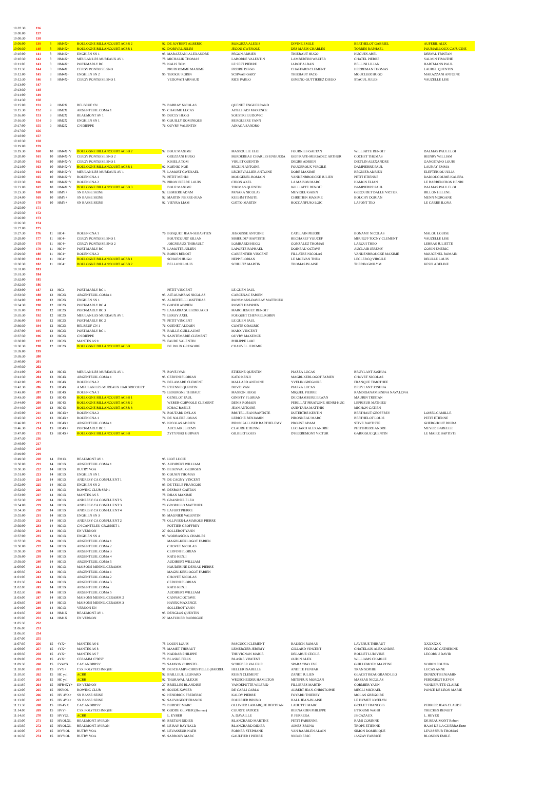| 10:07:30 | 136 | | | | | | | | | |
| 10:08:00 | 137 | | | | | | | | | |
| 10:08:30 | 138 | | | | | | | | | |
| 10:09:00 | 139 | 8 | HM4X+ | BOULOGNE BILLANCOURT ACBB 2 | 92 | DE JOYBERT ALBERIC | BOKOBZA ALEXIS | DIVINE EMILE | BERTHELOT GABRIEL | AUFERIL ALIX |
| 10:09:30 | 140 | 8 | HM4X+ | BOULOGNE BILLANCOURT ACBB 1 | 92 | D'ORIVAL JULES | JEGOU GWENOLE | DES MAZIS CHARLES | TORRES RAPHAEL | POUMAILLOUX CAPUCINE |
| 10:10:00 | 141 | 8 | HM4X+ | ENGHIEN SN 1 | 95 | MARAZZANI ALEXANDRE | PEGON ADRIEN | THIEBAUT HUGO | HUGUES ABEL | DERVAL TRISTAN |
| 10:10:30 | 142 | 8 | HM4X+ | MEULAN LES MUREAUX AV 1 | 78 | MICHALIK THOMAS | LABORDE VALENTIN | LAMBERTINI WALTER | CHATEL PIERRE | SALMIN TIMOTHE |
| 10:11:00 | 143 | 8 | HM4X+ | PORT-MARLY RC | 78 | NALIS TOM | LE SEPT PIERRE | JADOT ALBAN | BELLINI LILIAN | HARTMANN PAUL |
| 10:11:30 | 144 | 8 | HM4X+ | CERGY PONTOISE SNO | | PRUDHOMME MAXIME | FREIRE DIEGO | CHAFFARD CLEMENT | HERREMAN THOMAS | LAUREL QUENTIN |
| 10:12:00 | 145 | 8 | HM4X+ | ENGHIEN SN 2 | 95 | TERSOU ROBIN | SCHWAB GARY | THIEBAUT PACO | MOUCLIER HUGO | MARAZZANI ANTOINE |
| 10:12:30 | 146 | 8 | HM4X+ | CERGY PONTOISE SNO 1 | | VEDOVATI ARNAUD | RICE PABLO | GIMENO-GUTTIEREZ DIEGO | STACUL JULES | VAUZELLE LISE |
| 10:13:00 | 147 | | | | | | | | | |
| 10:13:30 | 148 | | | | | | | | | |
| 10:14:00 | 149 | | | | | | | | | |
| 10:14:30 | 150 | | | | | | | | | |
| 10:15:00 | 151 | 9 | HM2X | BELBEUF CN | 76 | BARRAY NICOLAS | QUENET ENGUERRAND | | | |
| 10:15:30 | 152 | 9 | HM2X | ARGENTEUIL COMA 1 | 95 | CHAUME LUCAS | AITELHADJ MAXENCE | | | |
| 10:16:00 | 153 | 9 | HM2X | BEAUMONT AV 1 | 95 | DUCLY HUGO | SOUSTRE LUDOVIC | | | |
| 10:16:30 | 154 | 9 | HM2X | ENGHIEN SN 1 | 95 | GOUILLY DOMINIQUE | BURGUIERE YANN | | | |
| 10:17:00 | 155 | 9 | HM2X | CN DIEPPE | 76 | OUVRY VALENTIN | AINAGA SANDRO | | | |
| 10:17:30 | 156 | | | | | | | | | |
| 10:18:00 | 157 | | | | | | | | | |
| 10:18:30 | 158 | | | | | | | | | |
| 10:19:00 | 159 | | | | | | | | | |
| 10:19:30 | 160 | 10 | HM4X+Y | BOULOGNE BILLANCOURT ACBB 2 | 92 | BOUE MAXIME | MASSOULIE ELOI | FOURNIES GAETAN | WILLIATTE BENOIT | DALMAS PAUL ELOI |
| 10:20:00 | 161 | 10 | HM4X+Y | CERGY PONTOISE SNO 2 | | GREZZANI HUGO | BORDEREAU CHARLES ENGUERA | GEFFRAYE-MERIADEC ARTHUR | COCHET THOMAS | HEINRY WILLIAM |
| 10:20:30 | 162 | 10 | HM4X+Y | CERGY PONTOISE SNO 1 | | KISIELA TOM | VIRLET QUENTIN | DEGRE ADRIEN | DIETLIN ALEXANDRE | GANGITANO LOUIS |
| 10:21:00 | 163 | 10 | HM4X+Y | BOULOGNE BILLANCOURT ACBB 1 | 92 | KOENIG NOE | SEGUIN ANTOINE | FOUGEROUX VIRGILE | DAMPIERRE PAUL | LAUNAY EMMA |
| 10:21:30 | 164 | 10 | HM4X+Y | MEULAN LES MUREAUX AV 1 | 78 | LAMORT GWENAEL | LECHEVALLIER ANTOINE | DORE MAXIME | REGNIER ADRIEN | ELEFTERIOU JULIA |
| 10:22:00 | 165 | 10 | HM4X+Y | ROUEN CNA 1 | 76 | PETIT MEHDI | MOUGENEL ROMAIN | VANDENBROUCKE JULIEN | PETIT ETIENNE | DADIOUCOUME KALEFA |
| 10:22:30 | 166 | 10 | HM4X+Y | ROUEN CNA 2 | 76 | PIRON PIERRE LOUIS | CHION AXEL | LA MAISON MARC | HAMON ELIAN | LE BARBENCHON HENRI |
| 10:23:00 | 167 | 10 | HM4X+Y | BOULOGNE BILLANCOURT ACBB 3 | | BOUE MAXIME | THOMAS QUENTIN | WILLIATTE BENOIT | DAMPIERRE PAUL | DALMAS PAUL ELOI |
| 10:23:30 | 168 | 10 | HMY+ | SN BASSE SEINE | 92 | LEMIERE ADAM | PANARA NICOLAS | MEYRIEU GABIN | GEROUDET DALLE VICTOR | BILLON HELENE |
| 10:24:00 | 169 | 10 | HMY+ | SN BASSE SEINE | 92 | MARTIN PIERRE-JEAN | KUEHM TIMOTE | CHRETIEN MAXIME | BOUCHY DORIAN | MENN MORGANE |
| 10:24:30 | 170 | 10 | HMY+ | SN BASSE SEINE | 92 | VIEYRA LIAM | GATTO MARTIN | BOCCANFUSO LOIC | LAFONT TEO | LE CARRE ILONA |
| 10:25:00 | 171 | | | | | | | | | |
| 10:25:30 | 172 | | | | | | | | | |
| 10:26:00 | 173 | | | | | | | | | |
| 10:26:30 | 174 | | | | | | | | | |
| 10:27:00 | 175 | | | | | | | | | |
| 10:27:30 | 176 | 11 | HC4+ | ROUEN CNA 1 | 76 | BOSQUET JEAN-SEBASTIEN | JEGOUSSE ANTOINE | CATELAIN PIERRE | BONAMY NICOLAS | MALOU LOUISE |
| 10:28:00 | 177 | 11 | HC4+ | CERGY PONTOISE SNO 1 | | BOUTICOURT KILIAN | SIBIEUDE* BAPTISTE | BECHAREF YOUCEF | MEUROT-TOCNY CLEMENT | VAUZELLE LISE |
| 10:28:30 | 178 | 11 | HC4+ | CERGY PONTOISE SNO 2 | | JOIGNEAUX THIBAULT | LOMBARDI HUGO | GONZALEZ THOMAS | LAROUI THEO | LEBRAS JULIETTE |
| 10:29:00 | 179 | 11 | HC4+ | PORT-MARLY RC | 78 | LAMOTTE JULIEN | LAPORTE RAPHAEL | DOINEAU OCTAVE | AUCLAIR JEREMY | GONIN EMERIC |
| 10:29:30 | 180 | 11 | HC4+ | ROUEN CNA 2 | 76 | ROBIN BENOIT | CARPENTIER VINCENT | FILLATRE NICOLAS | VANDENBROUCKE MAXIME | MOUGENEL ROMAIN |
| 10:30:00 | 181 | 11 | HC4+ | BOULOGNE BILLANCOURT ACBB 1 | | SCHOEN HUGO | HEPP FLORIAN | LE MORVAN THEO | LECLERCQ VIRGILE | DELILLE LOUIS |
| 10:30:30 | 182 | 11 | HC4+ | BOULOGNE BILLANCOURT ACBB 2 | | BELLONI LOUIS | SCHULTZ MARTIN | THOMAS BLAISE | THERIN GWILYM | KESPI ADELINE |
| 10:31:00 | 183 | | | | | | | | | |
| 10:31:30 | 184 | | | | | | | | | |
| 10:32:00 | 185 | | | | | | | | | |
| 10:32:30 | 186 | | | | | | | | | |
| 10:33:00 | 187 | 12 | HC2- | PORT-MARLY RC 1 | | PETIT VINCENT | LE GUEN PAUL | | | |
| 10:33:30 | 188 | 12 | HC2X | ARGENTEUIL COMA 1 | 95 | AIT-OUABBAS NICOLAS | CARCENAC FABIEN | | | |
| 10:34:00 | 189 | 12 | HC2X | ENGHIEN SN 1 | 95 | ALBERTELLI MATTHIAS | RONSMANS-DAVRAY MATTHIEU | | | |
| 10:34:30 | 190 | 12 | HC2X | PORT-MARLY RC 4 | 78 | GODEH ADRIEN | ROMET HADRIEN | | | |
| 10:35:00 | 191 | 12 | HC2X | PORT-MARLY RC 3 | 78 | LAHARRAGUE EDOUARD | MARCHEGUET BENOIT | | | |
| 10:35:30 | 192 | 12 | HC2X | MEULAN LES MUREAUX AV 1 | 78 | LEROY AXEL | FOUQUET CHEVREL ROBIN | | | |
| 10:36:00 | 193 | 12 | HC2X | PORT-MARLY RC 2 | 78 | PETIT VINCENT | LE GUEN PAUL | | | |
| 10:36:30 | 194 | 12 | HC2X | BELBEUF CN 1 | 76 | QUENET AUDOIN | COMTE ODALRIC | | | |
| 10:37:00 | 195 | 12 | HC2X | PORT-MARLY RC 1 | 78 | RAILLE GUILLAUME | MARX VINCENT | | | |
| 10:37:30 | 196 | 12 | HC2X | CN DIEPPE | 76 | SAINTEMARIE CLEMENT | OUVRY MAXENCE | | | |
| 10:38:00 | 197 | 12 | HC2X | MANTES AS 9 | 78 | FAURE VALENTIN | PHILIPPE LOIC | | | |
| 10:38:30 | 198 | 12 | HC2X | BOULOGNE BILLANCOURT ACBB | | DE ROUX GREGOIRE | CHAUVEL JEREMIE | | | |
| 10:39:00 | 199 | | | | | | | | | |
| 10:39:30 | 200 | | | | | | | | | |
| 10:40:00 | 201 | | | | | | | | | |
| 10:40:30 | 202 | | | | | | | | | |
| 10:41:00 | 203 | 13 | HC4X | MEULAN LES MUREAUX AV 1 | 78 | BOVE IVAN | ETIENNE QUENTIN | PIAZZA LUCAS | BRUYLANT JOSHUA | |
| 10:41:30 | 204 | 13 | HC4X | ARGENTEUIL COMA 1 | 95 | CERVINI FLORIAN | KATO KENJI | MAGRI-KERLOGOT FABIEN | CHOVET NICOLAS | |
| 10:42:00 | 205 | 13 | HC4X | ROUEN CNA 2 | 76 | DELAMARE CLEMENT | MALLARD ANTOINE | YVELIN GREGOIRE | FRANQUE TIMOTHEE | |
| 10:42:30 | 206 | 13 | HC4X | A MEULAN LES MUREAUX HARDRICOURT | 78 | ETIENNE QUENTIN | BOVE IVAN | PIAZZA LUCAS | BRUYLANT JOSHUA | |
| 10:43:00 | 207 | 13 | HC4X | ROUEN CNA 1 | 76 | LEBORGNE THIBAUT | MASSON HUGO | MIQUEL PIERRE | RANDRIANAMBININA NAVALONA | |
| 10:43:30 | 208 | 13 | HC4X | BOULOGNE BILLANCOURT ACBB 1 | | GENELOT PAUL | GINISTY FLORIAN | DE CHAMBURE ERWAN | MAURIN TRISTAN | |
| 10:44:00 | 209 | 13 | HC4X | BOULOGNE BILLANCOURT ACBB 2 | | WEBER-CORVIOLE CLEMENT | DENIS ROMAIN | PERILLAT PIRATOINE HENRI-HUG | LEPRIEUR MATHIEU | |
| 10:44:30 | 210 | 13 | HC4X | BOULOGNE BILLANCOURT ACBB 3 | | ICHAC BASILE | JEAN ANTOINE | QUINTANA MATTHIS | MICHON GATIEN | |
| 10:45:00 | 211 | 13 | HC4X+ | ROUEN CNA 2 | 76 | BOUTARD DYLAN | BRUTEL JEAN BAPTISTE | DUTERTRE KENTIN | BERTHAUT GEOFFREY | LOISEL CAMILLE |
| 10:45:30 | 212 | 13 | HC4X+ | ROUEN CNA 1 | 76 | DE SOLERE JONAS | LERICHE BENJAMIN | PIRONNEAU MARC | BERTHELOT LOUIS | PETIT ETIENNE |
| 10:46:00 | 213 | 13 | HC4X+ | ARGENTEUIL COMA 1 | 95 | NICOLAS ADRIEN | PIRON PALLISER BARTHELEMY | PROUST ADAM | STIVE BAPTISTE | GHERGHOUT RHIDA |
| 10:46:30 | 214 | 13 | HC4X+ | PORT-MARLY RC 1 | | AUCLAIR JEREMY | CLAUDE ETIENNE | LECHARD ALEXANDRE | PETITFRERE ANDRE | MEYER ISABELLE |
| 10:47:00 | 215 | 13 | HC4X+ | BOULOGNE BILLANCOURT ACBB | | ZYTYNSKI GURVAN | GILBERT LOUIS | D'HERBEMONT VICTOR | GARRIGUE QUENTIN | LE MAIRE BAPTISTE |
| 10:47:30 | 216 | | | | | | | | | |
| 10:48:00 | 217 | | | | | | | | | |
| 10:48:30 | 218 | | | | | | | | | |
| 10:49:00 | 219 | | | | | | | | | |
| 10:49:30 | 220 | 14 | FM1X | BEAUMONT AV 1 | 95 | LIOT LUCIE | | | | |
| 10:50:00 | 221 | 14 | HC1X | ARGENTEUIL COMA 1 | 95 | AUDIBERT WILLIAM | | | | |
| 10:50:30 | 222 | 14 | HC1X | BUTRY VOA | 95 | BESENVAL GEORGES | | | | |
| 10:51:00 | 223 | 14 | HC1X | ENGHIEN SN 1 | 95 | COUSIN THOMAS | | | | |
| 10:51:30 | 224 | 14 | HC1X | ANDRESY CA CONFLUENT 1 | 78 | DE CAGNY VINCENT | | | | |
| 10:52:00 | 225 | 14 | HC1X | ENGHIEN SN 2 | 95 | DE TEULE FRANCOIS | | | | |
| 10:52:30 | 226 | 14 | HC1X | ROWING CLUB SRP 1 | 93 | DESBOIS GAETAN | | | | |
| 10:53:00 | 227 | 14 | HC1X | MANTES AS 5 | 78 | DJIAN MAXIME | | | | |
| 10:53:30 | 228 | 14 | HC1X | ANDRESY CA CONFLUENT 5 | 78 | GRANDSIR ELEO | | | | |
| 10:54:00 | 229 | 14 | HC1X | ANDRESY CA CONFLUENT 3 | 78 | GROPALLO MATTHIEU | | | | |
| 10:54:30 | 230 | 14 | HC1X | ANDRESY CA CONFLUENT 4 | 78 | LAFORT PIERRE | | | | |
| 10:55:00 | 231 | 14 | HC1X | ENGHIEN SN 3 | 95 | MAGNIER VALENTIN | | | | |
| 10:55:30 | 232 | 14 | HC1X | ANDRESY CA CONFLUENT 2 | 78 | OLLIVIER-LAMARQUE PIERRE | | | | |
| 10:56:00 | 233 | 14 | HC1X | CN CANTELEU CROISSET 1 | | POTTIER GEOFFREY | | | | |
| 10:56:30 | 234 | 14 | HC1X | EN VERNON | 27 | SOLLEROT YANN | | | | |
| 10:57:00 | 235 | 14 | HC1X | ENGHIEN SN 4 | 95 | WODRASCKA CHARLES | | | | |
| 10:57:30 | 236 | 14 | HC1X | ARGENTEUIL COMA 1 | | MAGRI-KERLOGOT FABIEN | | | | |
| 10:58:00 | 237 | 14 | HC1X | ARGENTEUIL COMA 2 | | CHOVET NICOLAS | | | | |
| 10:58:30 | 238 | 14 | HC1X | ARGENTEUIL COMA 3 | | CERVINI FLORIAN | | | | |
| 10:59:00 | 239 | 14 | HC1X | ARGENTEUIL COMA 4 | | KATO KENJI | | | | |
| 10:59:30 | 240 | 14 | HC1X | ARGENTEUIL COMA 5 | | AUDIBERT WILLIAM | | | | |
| 11:00:00 | 241 | 14 | HC1X | MAISONS MESNIL CERAMM | | HOUDEBINE-DENIAU PIERRE | | | | |
| 11:00:30 | 242 | 14 | HC1X | ARGENTEUIL COMA 1 | | MAGRI-KERLOGOT FABIEN | | | | |
| 11:01:00 | 243 | 14 | HC1X | ARGENTEUIL COMA 2 | | CHOVET NICOLAS | | | | |
| 11:01:30 | 244 | 14 | HC1X | ARGENTEUIL COMA 3 | | CERVINI FLORIAN | | | | |
| 11:02:00 | 245 | 14 | HC1X | ARGENTEUIL COMA | | KATO KENJI | | | | |
| 11:02:30 | 246 | 14 | HC1X | ARGENTEUIL COMA 5 | | AUDIBERT WILLIAM | | | | |
| 11:03:00 | 247 | 14 | HC1X | MAISONS MESNIL CERAMM 2 | | CANNAC OCTAVE | | | | |
| 11:03:30 | 248 | 14 | HC1X | MAISONS MESNIL CERAMM 3 | | HAYEK MAXENCE | | | | |
| 11:04:00 | 249 | 14 | HC1X | VERNON EN | | SOLLEROT YANN | | | | |
| 11:04:30 | 250 | 14 | HM1X | BEAUMONT AV 1 | 95 | DENGLOS QUENTIN | | | | |
| 11:05:00 | 251 | 14 | HM1X | EN VERNON | 27 | MAFURIER RODRIGUE | | | | |
| 11:05:30 | 252 | | | | | | | | | |
| 11:06:00 | 253 | | | | | | | | | |
| 11:06:30 | 254 | | | | | | | | | |
| 11:07:00 | 255 | | | | | | | | | |
| 11:07:30 | 256 | 15 | 4YX+ | MANTES AS 6 | 78 | LOUIN LOUIS | PASCUCCI CLEMENT | RAUSCH ROMAN | LAVENUE THIBAUT | XXXXXXX |
| 11:08:00 | 257 | 15 | 4YX+ | MANTES AS 8 | 78 | MAMET THIBAUT | LEMERCIER JEREMY | GILLARD VINCENT | CHATELAIN ALEXANDRE | PECRAIC CATHERINE |
| 11:08:30 | 258 | 15 | 4YX+ | MANTES AS 7 | 78 | NADDAR PHILIPPE | THUVIGNON MARIE | DELARUE CECILE | BOULET LUDIVINE | LECORNU DAVID |
| 11:09:00 | 259 | 15 | 4YX+ | CERAMM C78057 | 78 | BLASKE FELIX | BLASKE VINCENT | OUDIN ALEX | WILLIAMS CHARLIE | |
| 11:09:30 | 260 | 15 | FV4YX | CAC ANDRRSY | 78 | SAMSON CHRISTEL | SCHIEBER VALERIE | SPARACINO EVE | GUILLEMOTO MARTINE | VOIRIN FOUZIA |
| 11:10:00 | 261 | 15 | FVY+ | CSX POLYTECHNIQUE | 91 | DESCHAMPS CHRISTELLE (BARREU | HELLER ISABELLE | ANETTE FUNFAK | TRAN SOPHIE | LUCAS ANNE |
| 11:10:30 | 262 | 15 | HC yol | ACBB | 92 | BAILLEUL LEONARD | RUBIN CLEMENT | ZANET JULIEN | GLACET BEAUGRAND LEO | DENIZOT BENJAMIN |
| 11:11:00 | 263 | 15 | HC yol | ACBB | 92 | THORAVAL ALEXIS | WEGSCHEIDER HAMILTON | METIFEUX MORGAN | MASSAR NICOLAS | PERDRISOT KEVIN |
| 11:11:30 | 264 | 15 | HFB4XY+ | EN VERNON | 27 | BRIELLES BLANDINE | VANDEPUTTE WILFRID | FILLIERES MARTIN | CORMIER YANN | VANDEPUTTE CLAIRE |
| 11:12:00 | 265 | 15 | HSYOL | ROWING CLUB | 93 | SOUDE XAVIER | DE CARLI CARLO | ALBERT JEAN-CHRISTOPHE | MEGLI MICHAEL | PONCE DE LEON MARIE |
| 11:12:30 | 266 | 15 | HV 4YX+ | SN BASSE SEINE | 92 | HENDRICK FREDERIC | KALDY PIERRE | FOYARD THIERRY | MOLAS GREGOIRE | |
| 11:13:00 | 267 | 15 | HV 4YX+ | SN BASSE SEINE | 92 | SAUVAGEOT FRANCK | FOURRIER BRUNO | HALL JEAN-BLAISE | LE DYMET JOCELYN | |
| 11:13:30 | 268 | 15 | HV4YX | CAC ANDRRSY | 78 | BURDET MARC | OLLIVIER LAMARQUE BERTRAN | LAHUTTE MARC | GRELET FRANCOIS | PERRIER JEAN CLAUDE |
| 11:14:00 | 269 | 15 | HVY+ | CSX POLYTECHNIQUE | 91 | GODDE OLIVIER (Barreur) | COURTE PATRICE | BERNARDIN PHILIPPE | ETTOUMI WAHB | THECKES BENOIT |
| 11:14:30 | 270 | 15 | HVYOL | ACBB | | L. EYBER | A. DAVAILLE | P. FERRERA | JB CAZAUX | L. HEYER |
| 11:15:00 | 271 | 15 | HYOLXL | BEAUMONT AVIRON | 95 | BRETON DIDIER | BLANCHARD MARTINE | PETIT FABIENNE | RAMI CORINNE | DE BEAUMONT Robert |
| 11:15:30 | 272 | 15 | HYOLXL | BEAUMONT AVIRON | 95 | LE RAY RAYNALD | BLANCHARD DIDIER | AIMES BRUNO | TROPE ETIENNE | HAAS DE LA GUERRA Enzo |
| 11:16:00 | 273 | 15 | MVYOL | BUTRY VOA | 95 | LEVASSEUR NATH | FORNER STEPHANE | VAN BAARLEN ALAIN | SIMON DOMINIQUE | LEVASSEUR THOMAS |
| 11:16:30 | 274 | 15 | MVYOL | BUTRY VOA | 95 | SARROUY MARC | GAULTIER J PIERRE | NICOD ERIC | JASZAY FABRICE | BLONDIN EMILE |